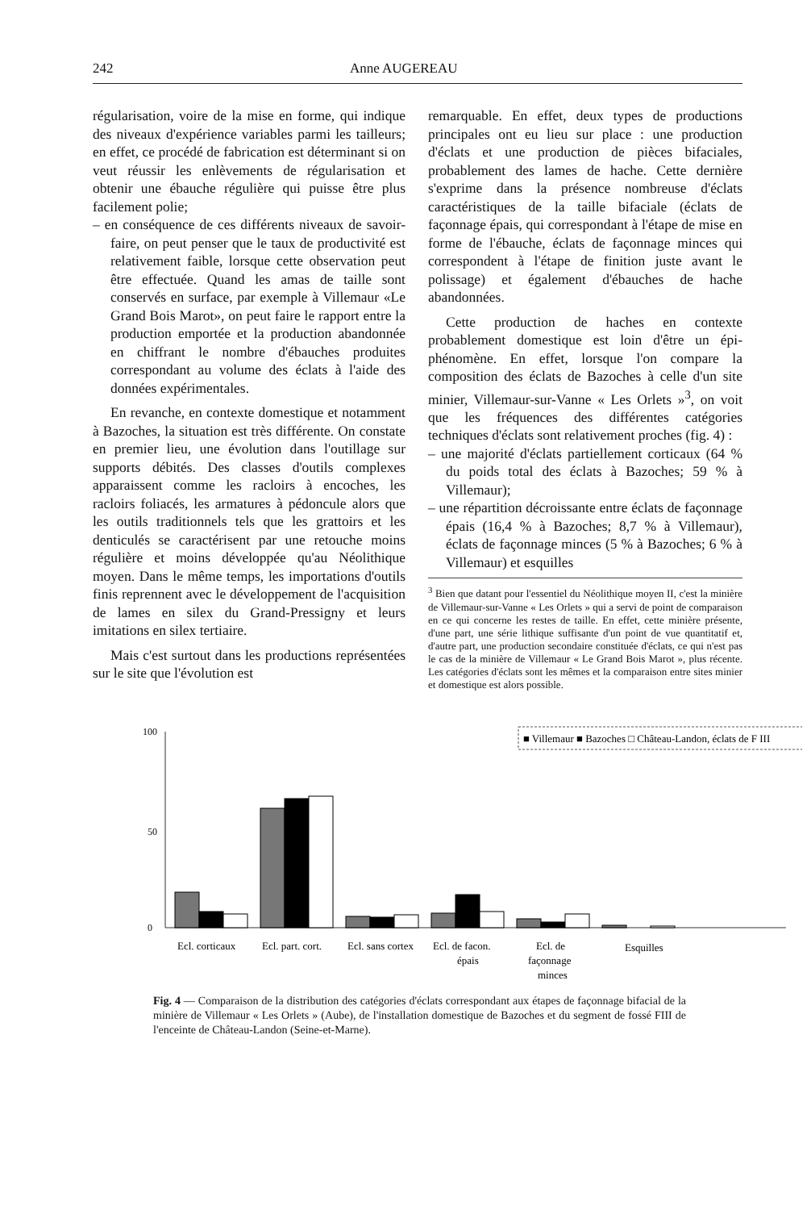242 Anne AUGEREAU
régularisation, voire de la mise en forme, qui indique des niveaux d'expérience variables parmi les tailleurs; en effet, ce procédé de fabrication est déterminant si on veut réussir les enlèvements de régularisation et obtenir une ébauche régulière qui puisse être plus facilement polie;
– en conséquence de ces différents niveaux de savoir-faire, on peut penser que le taux de productivité est relativement faible, lorsque cette observation peut être effectuée. Quand les amas de taille sont conservés en surface, par exemple à Villemaur «Le Grand Bois Marot», on peut faire le rapport entre la production emportée et la production abandonnée en chiffrant le nombre d'ébauches produites correspondant au volume des éclats à l'aide des données expérimentales.
En revanche, en contexte domestique et notamment à Bazoches, la situation est très différente. On constate en premier lieu, une évolution dans l'outillage sur supports débités. Des classes d'outils complexes apparaissent comme les racloirs à encoches, les racloirs foliacés, les armatures à pédoncule alors que les outils traditionnels tels que les grattoirs et les denticulés se caractérisent par une retouche moins régulière et moins développée qu'au Néolithique moyen. Dans le même temps, les importations d'outils finis reprennent avec le développement de l'acquisition de lames en silex du Grand-Pressigny et leurs imitations en silex tertiaire.
Mais c'est surtout dans les productions représentées sur le site que l'évolution est
remarquable. En effet, deux types de productions principales ont eu lieu sur place : une production d'éclats et une production de pièces bifaciales, probablement des lames de hache. Cette dernière s'exprime dans la présence nombreuse d'éclats caractéristiques de la taille bifaciale (éclats de façonnage épais, qui correspondant à l'étape de mise en forme de l'ébauche, éclats de façonnage minces qui correspondent à l'étape de finition juste avant le polissage) et également d'ébauches de hache abandonnées.
Cette production de haches en contexte probablement domestique est loin d'être un épi-phénomène. En effet, lorsque l'on compare la composition des éclats de Bazoches à celle d'un site minier, Villemaur-sur-Vanne « Les Orlets »<sup>3</sup>, on voit que les fréquences des différentes catégories techniques d'éclats sont relativement proches (fig. 4) :
– une majorité d'éclats partiellement corticaux (64 % du poids total des éclats à Bazoches; 59 % à Villemaur);
– une répartition décroissante entre éclats de façonnage épais (16,4 % à Bazoches; 8,7 % à Villemaur), éclats de façonnage minces (5 % à Bazoches; 6 % à Villemaur) et esquilles
<sup>3</sup> Bien que datant pour l'essentiel du Néolithique moyen II, c'est la minière de Villemaur-sur-Vanne « Les Orlets » qui a servi de point de comparaison en ce qui concerne les restes de taille. En effet, cette minière présente, d'une part, une série lithique suffisante d'un point de vue quantitatif et, d'autre part, une production secondaire constituée d'éclats, ce qui n'est pas le cas de la minière de Villemaur « Le Grand Bois Marot », plus récente. Les catégories d'éclats sont les mêmes et la comparaison entre sites minier et domestique est alors possible.
100
50
0
%
■ Villemaur ■ Bazoches □ Château-Landon, éclats de F III
Ecl. corticaux
Ecl. part. cort.
Ecl. sans cortex
Ecl. de facon.
épais
Ecl. de
façonnage
minces
Esquilles
Fig. 4 — Comparaison de la distribution des catégories d'éclats correspondant aux étapes de façonnage bifacial de la minière de Villemaur « Les Orlets » (Aube), de l'installation domestique de Bazoches et du segment de fossé FIII de l'enceinte de Château-Landon (Seine-et-Marne).